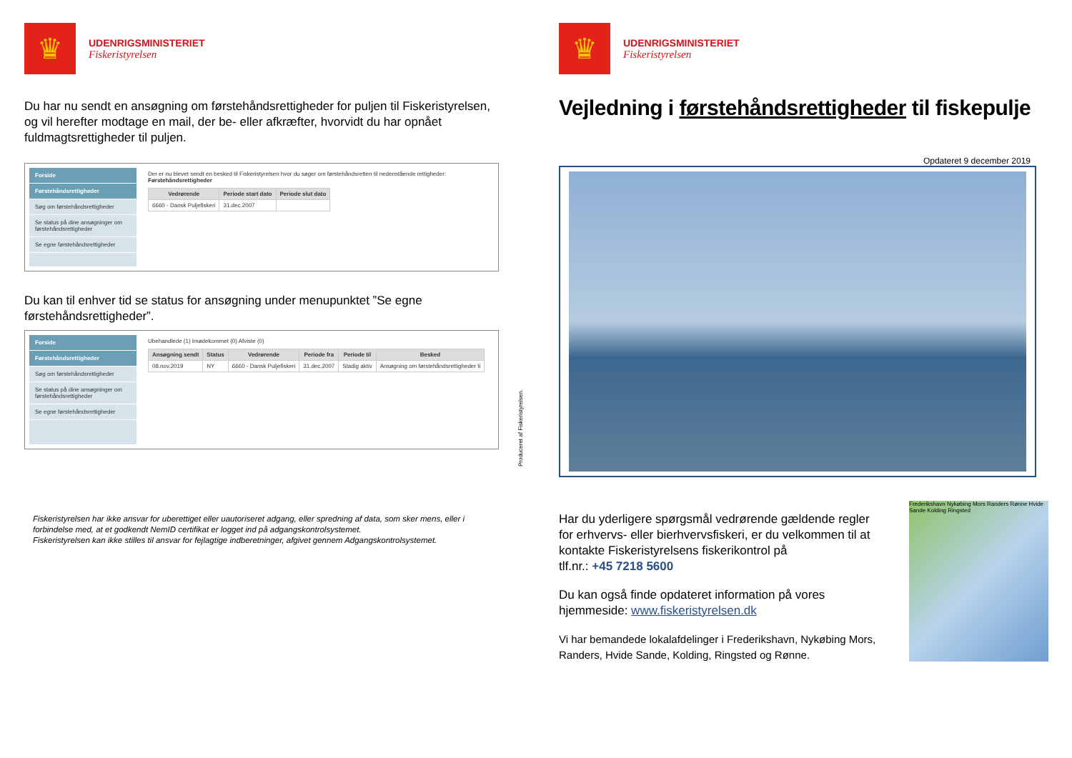♛
UDENRIGSMINISTERIET
Fiskeristyrelsen
Du har nu sendt en ansøgning om førstehåndsrettigheder for puljen til Fiskeristyrelsen, og vil herefter modtage en mail, der be- eller afkræfter, hvorvidt du har opnået fuldmagtsrettigheder til puljen.
Forside
Førstehåndsrettigheder
Søg om førstehåndsrettigheder
Se status på dine ansøgninger om førstehåndsrettigheder
Se egne førstehåndsrettigheder
Der er nu blevet sendt en besked til Fiskeristyrelsen hvor du søger om førstehåndsretten til nedenstående rettigheder:
Førstehåndsrettigheder
| Vedrørende | Periode start dato | Periode slut dato |
| --- | --- | --- |
| 6660 - Dansk Puljefiskeri | 31.dec.2007 | |
Du kan til enhver tid se status for ansøgning under menupunktet ”Se egne førstehåndsrettigheder”.
Forside
Førstehåndsrettigheder
Søg om førstehåndsrettigheder
Se status på dine ansøgninger om førstehåndsrettigheder
Se egne førstehåndsrettigheder
Ubehandlede (1) Imødekommet (0) Afviste (0)
| Ansøgning sendt | Status | Vedrørende | Periode fra | Periode til | Besked |
| --- | --- | --- | --- | --- | --- |
| 08.nov.2019 | NY | 6660 - Dansk Puljefiskeri | 31.dec.2007 | Stadig aktiv | Ansøgning om førstehåndsrettigheder ti |
Fiskeristyrelsen har ikke ansvar for uberettiget eller uautoriseret adgang, eller spredning af data, som sker mens, eller i forbindelse med, at et godkendt NemID certifikat er logget ind på adgangskontrolsystemet.
Fiskeristyrelsen kan ikke stilles til ansvar for fejlagtige indberetninger, afgivet gennem Adgangskontrolsystemet.
Produceret af Fiskeristyrelsen.
♛
UDENRIGSMINISTERIET
Fiskeristyrelsen
Vejledning i førstehåndsrettigheder til fiskepulje
Opdateret 9 december 2019
Har du yderligere spørgsmål vedrørende gældende regler for erhvervs- eller bierhvervsfiskeri, er du velkommen til at kontakte Fiskeristyrelsens fiskerikontrol på
tlf.nr.: +45 7218 5600
Du kan også finde opdateret information på vores hjemmeside: www.fiskeristyrelsen.dk
Vi har bemandede lokalafdelinger i Frederikshavn, Nykøbing Mors, Randers, Hvide Sande, Kolding, Ringsted og Rønne.
Frederikshavn Nykøbing Mors Randers Rønne Hvide Sande Kolding Ringsted